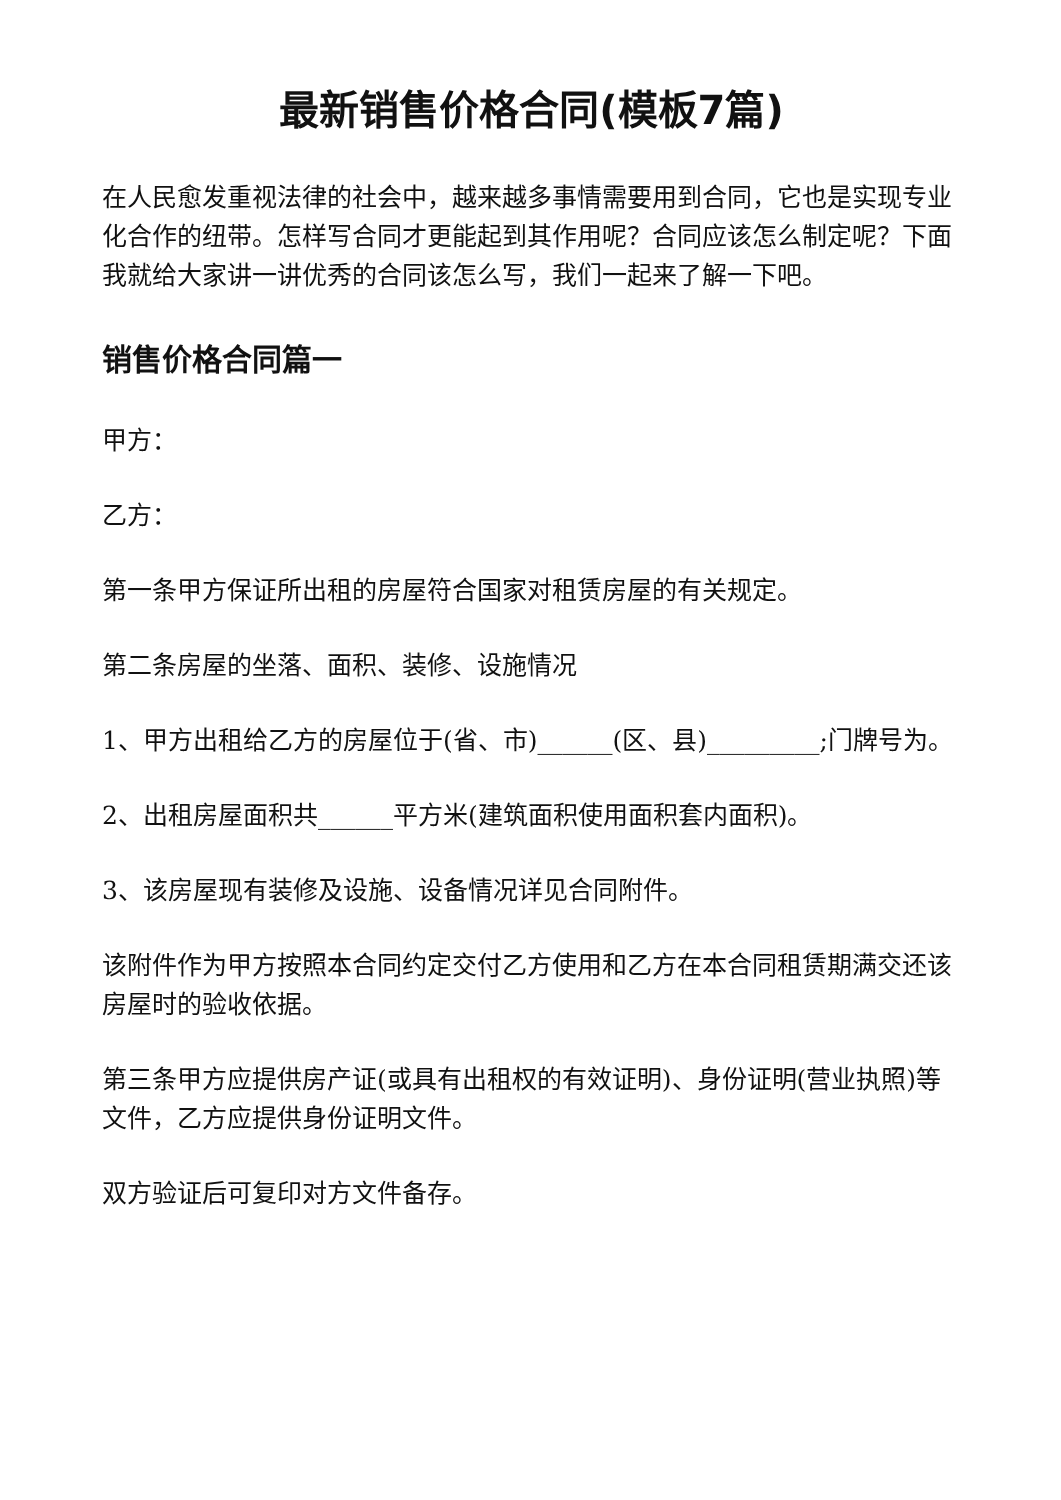最新销售价格合同(模板7篇)
在人民愈发重视法律的社会中，越来越多事情需要用到合同，它也是实现专业化合作的纽带。怎样写合同才更能起到其作用呢？合同应该怎么制定呢？下面我就给大家讲一讲优秀的合同该怎么写，我们一起来了解一下吧。
销售价格合同篇一
甲方：
乙方：
第一条甲方保证所出租的房屋符合国家对租赁房屋的有关规定。
第二条房屋的坐落、面积、装修、设施情况
1、甲方出租给乙方的房屋位于(省、市)______(区、县)_________;门牌号为。
2、出租房屋面积共______平方米(建筑面积使用面积套内面积)。
3、该房屋现有装修及设施、设备情况详见合同附件。
该附件作为甲方按照本合同约定交付乙方使用和乙方在本合同租赁期满交还该房屋时的验收依据。
第三条甲方应提供房产证(或具有出租权的有效证明)、身份证明(营业执照)等文件，乙方应提供身份证明文件。
双方验证后可复印对方文件备存。